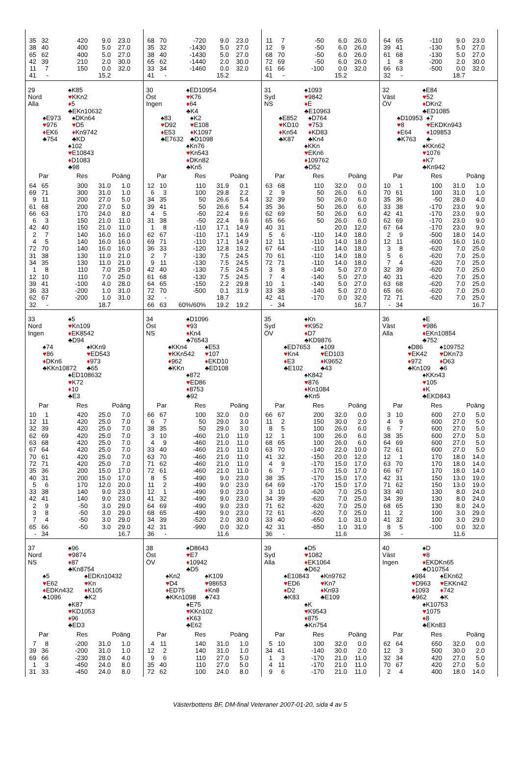| 35 | 32 | 420 | 9.0 | 23.0 |
| 38 | 40 | 400 | 5.0 | 27.0 |
| 65 | 62 | 400 | 5.0 | 27.0 |
| 42 | 39 | 210 | 2.0 | 30.0 |
| 11 | 7 | 150 | 0.0 | 32.0 |
| 41 | - | | 15.2 | |
| 68 | 70 | -720 | 9.0 | 23.0 |
| 35 | 32 | -1430 | 5.0 | 27.0 |
| 38 | 40 | -1430 | 5.0 | 27.0 |
| 65 | 62 | -1440 | 2.0 | 30.0 |
| 33 | 34 | -1460 | 0.0 | 32.0 |
| 41 | - | | 15.2 | |
| 11 | 7 | -50 | 6.0 | 26.0 |
| 12 | 9 | -50 | 6.0 | 26.0 |
| 68 | 70 | -50 | 6.0 | 26.0 |
| 72 | 69 | -50 | 6.0 | 26.0 |
| 61 | 66 | -100 | 0.0 | 32.0 |
| 41 | - | | 15.2 | |
| 64 | 65 | -110 | 9.0 | 23.0 |
| 39 | 41 | -130 | 5.0 | 27.0 |
| 61 | 68 | -130 | 5.0 | 27.0 |
| 1 | 8 | -200 | 2.0 | 30.0 |
| 66 | 63 | -500 | 0.0 | 32.0 |
| 32 | - | | 18.7 | |
29
Nord
Alla
♠K85
♥KKn2
♦5
♣EKn10632
♠E973
♥976
♦EK6
♣754
♠DKn64
♥D5
♦Kn9742
♣KD
♠102
♥E10843
♦D1083
♣98
| Par | | Res | Poäng | |
| --- | --- | --- | --- | --- |
| 64 | 65 | 300 | 31.0 | 1.0 |
| 69 | 71 | 300 | 31.0 | 1.0 |
| 9 | 11 | 200 | 27.0 | 5.0 |
| 61 | 68 | 200 | 27.0 | 5.0 |
| 66 | 63 | 170 | 24.0 | 8.0 |
| 6 | 3 | 150 | 21.0 | 11.0 |
| 42 | 40 | 150 | 21.0 | 11.0 |
| 2 | 7 | 140 | 16.0 | 16.0 |
| 4 | 5 | 140 | 16.0 | 16.0 |
| 72 | 70 | 140 | 16.0 | 16.0 |
| 31 | 38 | 130 | 11.0 | 21.0 |
| 34 | 35 | 130 | 11.0 | 21.0 |
| 1 | 8 | 110 | 7.0 | 25.0 |
| 12 | 10 | 110 | 7.0 | 25.0 |
| 39 | 41 | -100 | 4.0 | 28.0 |
| 36 | 33 | -200 | 1.0 | 31.0 |
| 62 | 67 | -200 | 1.0 | 31.0 |
| 32 | - | | 18.7 | |
30
Öst
Ingen
♠ED10954
♥K76
♦64
♣K4
♠83
♥D92
♦E53
♣E7632
♠K2
♥E108
♦K1097
♣D1098
♠Kn76
♥Kn543
♦DKn82
♣Kn5
| Par | | Res | Poäng | |
| --- | --- | --- | --- | --- |
| 12 | 10 | 110 | 31.9 | 0.1 |
| 6 | 3 | 100 | 29.8 | 2.2 |
| 34 | 35 | 50 | 26.6 | 5.4 |
| 39 | 41 | 50 | 26.6 | 5.4 |
| 4 | 5 | -50 | 22.4 | 9.6 |
| 31 | 38 | -50 | 22.4 | 9.6 |
| 1 | 8 | -110 | 17.1 | 14.9 |
| 62 | 67 | -110 | 17.1 | 14.9 |
| 69 | 71 | -110 | 17.1 | 14.9 |
| 36 | 33 | -120 | 12.8 | 19.2 |
| 2 | 7 | -130 | 7.5 | 24.5 |
| 9 | 11 | -130 | 7.5 | 24.5 |
| 42 | 40 | -130 | 7.5 | 24.5 |
| 61 | 68 | -130 | 7.5 | 24.5 |
| 64 | 65 | -150 | 2.2 | 29.8 |
| 72 | 70 | -500 | 0.1 | 31.9 |
| 32 | - | | 18.7 | |
| 66 | 63 | 60%/60% | 19.2 | 19.2 |
31
Syd
NS
♠1093
♥9842
♦E
♣E10963
♠E852
♥KD10
♦Kn54
♣K87
♠D764
♥753
♦KD83
♣Kn4
♠KKn
♥EKn6
♦109762
♣D52
| Par | | Res | Poäng | |
| --- | --- | --- | --- | --- |
| 63 | 68 | 110 | 32.0 | 0.0 |
| 2 | 9 | 50 | 26.0 | 6.0 |
| 32 | 39 | 50 | 26.0 | 6.0 |
| 35 | 36 | 50 | 26.0 | 6.0 |
| 62 | 69 | 50 | 26.0 | 6.0 |
| 65 | 66 | 50 | 26.0 | 6.0 |
| 40 | 31 | | 20.0 | 12.0 |
| 5 | 6 | -110 | 14.0 | 18.0 |
| 12 | 11 | -110 | 14.0 | 18.0 |
| 67 | 64 | -110 | 14.0 | 18.0 |
| 70 | 61 | -110 | 14.0 | 18.0 |
| 72 | 71 | -110 | 14.0 | 18.0 |
| 3 | 8 | -140 | 5.0 | 27.0 |
| 7 | 4 | -140 | 5.0 | 27.0 |
| 10 | 1 | -140 | 5.0 | 27.0 |
| 33 | 38 | -140 | 5.0 | 27.0 |
| 42 | 41 | -170 | 0.0 | 32.0 |
| - | 34 | | | 16.7 |
32
Väst
ÖV
♠E84
♥52
♦DKn2
♣ED1085
♠D10953
♥8
♦E64
♣K763
♠7
♥EKDKn943
♦109853
♣-
♠KKn62
♥1076
♦K7
♣Kn942
| Par | | Res | Poäng | |
| --- | --- | --- | --- | --- |
| 10 | 1 | 100 | 31.0 | 1.0 |
| 70 | 61 | 100 | 31.0 | 1.0 |
| 35 | 36 | -50 | 28.0 | 4.0 |
| 33 | 38 | -170 | 23.0 | 9.0 |
| 42 | 41 | -170 | 23.0 | 9.0 |
| 62 | 69 | -170 | 23.0 | 9.0 |
| 67 | 64 | -170 | 23.0 | 9.0 |
| 2 | 9 | -500 | 18.0 | 14.0 |
| 12 | 11 | -600 | 16.0 | 16.0 |
| 3 | 8 | -620 | 7.0 | 25.0 |
| 5 | 6 | -620 | 7.0 | 25.0 |
| 7 | 4 | -620 | 7.0 | 25.0 |
| 32 | 39 | -620 | 7.0 | 25.0 |
| 40 | 31 | -620 | 7.0 | 25.0 |
| 63 | 68 | -620 | 7.0 | 25.0 |
| 65 | 66 | -620 | 7.0 | 25.0 |
| 72 | 71 | -620 | 7.0 | 25.0 |
| - | 34 | | | 16.7 |
33
Nord
Ingen
♠5
♥Kn109
♦EK8542
♣D94
♠74
♥86
♦DKn6
♣KKn10872
♠KKn9
♥ED543
♦973
♣65
♠ED108632
♥K72
♦10
♣E3
| Par | | Res | Poäng | |
| --- | --- | --- | --- | --- |
| 10 | 1 | 420 | 25.0 | 7.0 |
| 12 | 11 | 420 | 25.0 | 7.0 |
| 32 | 39 | 420 | 25.0 | 7.0 |
| 62 | 69 | 420 | 25.0 | 7.0 |
| 63 | 68 | 420 | 25.0 | 7.0 |
| 67 | 64 | 420 | 25.0 | 7.0 |
| 70 | 61 | 420 | 25.0 | 7.0 |
| 72 | 71 | 420 | 25.0 | 7.0 |
| 35 | 36 | 200 | 15.0 | 17.0 |
| 40 | 31 | 200 | 15.0 | 17.0 |
| 5 | 6 | 170 | 12.0 | 20.0 |
| 33 | 38 | 140 | 9.0 | 23.0 |
| 42 | 41 | 140 | 9.0 | 23.0 |
| 2 | 9 | -50 | 3.0 | 29.0 |
| 3 | 8 | -50 | 3.0 | 29.0 |
| 7 | 4 | -50 | 3.0 | 29.0 |
| 65 | 66 | -50 | 3.0 | 29.0 |
| - | 34 | | | 16.7 |
34
Öst
NS
♠D1096
♥93
♦Kn4
♣76543
♠KKn4
♥KKn542
♦962
♣KKn
♠E53
♥107
♦EKD10
♣ED108
♠872
♥ED86
♦8753
♣92
| Par | | Res | Poäng | |
| --- | --- | --- | --- | --- |
| 66 | 67 | 100 | 32.0 | 0.0 |
| 6 | 7 | 50 | 29.0 | 3.0 |
| 38 | 35 | 50 | 29.0 | 3.0 |
| 3 | 10 | -460 | 21.0 | 11.0 |
| 4 | 9 | -460 | 21.0 | 11.0 |
| 33 | 40 | -460 | 21.0 | 11.0 |
| 63 | 70 | -460 | 21.0 | 11.0 |
| 71 | 62 | -460 | 21.0 | 11.0 |
| 72 | 61 | -460 | 21.0 | 11.0 |
| 8 | 5 | -490 | 9.0 | 23.0 |
| 11 | 2 | -490 | 9.0 | 23.0 |
| 12 | 1 | -490 | 9.0 | 23.0 |
| 41 | 32 | -490 | 9.0 | 23.0 |
| 64 | 69 | -490 | 9.0 | 23.0 |
| 68 | 65 | -490 | 9.0 | 23.0 |
| 34 | 39 | -520 | 2.0 | 30.0 |
| 42 | 31 | -990 | 0.0 | 32.0 |
| 36 | - | | 11.6 | |
35
Syd
ÖV
♠Kn
♥K952
♦D7
♣KD9876
♠ED7653
♥Kn4
♦E3
♣E102
♠109
♥ED103
♦K9652
♣43
♠K842
♥876
♦Kn1084
♣Kn5
| Par | | Res | Poäng | |
| --- | --- | --- | --- | --- |
| 66 | 67 | 200 | 32.0 | 0.0 |
| 11 | 2 | 150 | 30.0 | 2.0 |
| 8 | 5 | 100 | 26.0 | 6.0 |
| 12 | 1 | 100 | 26.0 | 6.0 |
| 68 | 65 | 100 | 26.0 | 6.0 |
| 63 | 70 | -140 | 22.0 | 10.0 |
| 41 | 32 | -150 | 20.0 | 12.0 |
| 4 | 9 | -170 | 15.0 | 17.0 |
| 6 | 7 | -170 | 15.0 | 17.0 |
| 38 | 35 | -170 | 15.0 | 17.0 |
| 64 | 69 | -170 | 15.0 | 17.0 |
| 3 | 10 | -620 | 7.0 | 25.0 |
| 34 | 39 | -620 | 7.0 | 25.0 |
| 71 | 62 | -620 | 7.0 | 25.0 |
| 72 | 61 | -620 | 7.0 | 25.0 |
| 33 | 40 | -650 | 1.0 | 31.0 |
| 42 | 31 | -650 | 1.0 | 31.0 |
| 36 | - | | 11.6 | |
36
Väst
Alla
♠E
♥986
♦EKn10854
♣752
♠D86
♥EK42
♦972
♣Kn109
♠109752
♥DKn73
♦D63
♣6
♠KKn43
♥105
♦K
♣EKD843
| Par | | Res | Poäng | |
| --- | --- | --- | --- | --- |
| 3 | 10 | 600 | 27.0 | 5.0 |
| 4 | 9 | 600 | 27.0 | 5.0 |
| 6 | 7 | 600 | 27.0 | 5.0 |
| 38 | 35 | 600 | 27.0 | 5.0 |
| 64 | 69 | 600 | 27.0 | 5.0 |
| 72 | 61 | 600 | 27.0 | 5.0 |
| 12 | 1 | 170 | 18.0 | 14.0 |
| 63 | 70 | 170 | 18.0 | 14.0 |
| 66 | 67 | 170 | 18.0 | 14.0 |
| 42 | 31 | 150 | 13.0 | 19.0 |
| 71 | 62 | 150 | 13.0 | 19.0 |
| 33 | 40 | 130 | 8.0 | 24.0 |
| 34 | 39 | 130 | 8.0 | 24.0 |
| 68 | 65 | 130 | 8.0 | 24.0 |
| 11 | 2 | 100 | 3.0 | 29.0 |
| 41 | 32 | 100 | 3.0 | 29.0 |
| 8 | 5 | -100 | 0.0 | 32.0 |
| 36 | - | | 11.6 | |
37
Nord
NS
♠96
♥9874
♦87
♣Kn8754
♠5
♥E62
♦EDKn432
♣1096
♠EDKn10432
♥Kn
♦K105
♣K2
♠K87
♥KD1053
♦96
♣ED3
| Par | | Res | Poäng | |
| --- | --- | --- | --- | --- |
| 7 | 8 | -200 | 31.0 | 1.0 |
| 39 | 36 | -200 | 31.0 | 1.0 |
| 69 | 66 | -230 | 28.0 | 4.0 |
| 1 | 3 | -450 | 24.0 | 8.0 |
| 31 | 33 | -450 | 24.0 | 8.0 |
38
Öst
ÖV
♠D8643
♥E7
♦10942
♣D5
♠Kn2
♥D4
♦ED75
♣KKn1098
♠K109
♥98653
♦Kn8
♣743
♠E75
♥KKn102
♦K63
♣E62
| Par | | Res | Poäng | |
| --- | --- | --- | --- | --- |
| 4 | 11 | 140 | 31.0 | 1.0 |
| 12 | 2 | 140 | 31.0 | 1.0 |
| 9 | 6 | 110 | 27.0 | 5.0 |
| 35 | 40 | 110 | 27.0 | 5.0 |
| 72 | 62 | 100 | 24.0 | 8.0 |
39
Syd
Alla
♠D5
♥1082
♦EK1064
♣D62
♠E10843
♥ED6
♦D2
♣K83
♠Kn9762
♥Kn7
♦Kn93
♣E109
♠K
♥K9543
♦875
♣Kn754
| Par | | Res | Poäng | |
| --- | --- | --- | --- | --- |
| 5 | 10 | 100 | 32.0 | 0.0 |
| 34 | 41 | -140 | 30.0 | 2.0 |
| 1 | 3 | -170 | 21.0 | 11.0 |
| 4 | 11 | -170 | 21.0 | 11.0 |
| 9 | 6 | -170 | 21.0 | 11.0 |
40
Väst
Ingen
♠D
♥8
♦EKDKn65
♣D10754
♠984
♥D963
♦1093
♣962
♠EKn62
♥EKKn42
♦742
♣K
♠K10753
♥1075
♦8
♣EKn83
| Par | | Res | Poäng | |
| --- | --- | --- | --- | --- |
| 62 | 64 | 650 | 32.0 | 0.0 |
| 12 | 3 | 500 | 30.0 | 2.0 |
| 32 | 34 | 420 | 27.0 | 5.0 |
| 70 | 67 | 420 | 27.0 | 5.0 |
| 2 | 4 | 400 | 18.0 | 14.0 |
Västerbottens BF, DM-final Veteraner 2007-01-20, sida 4 av 5